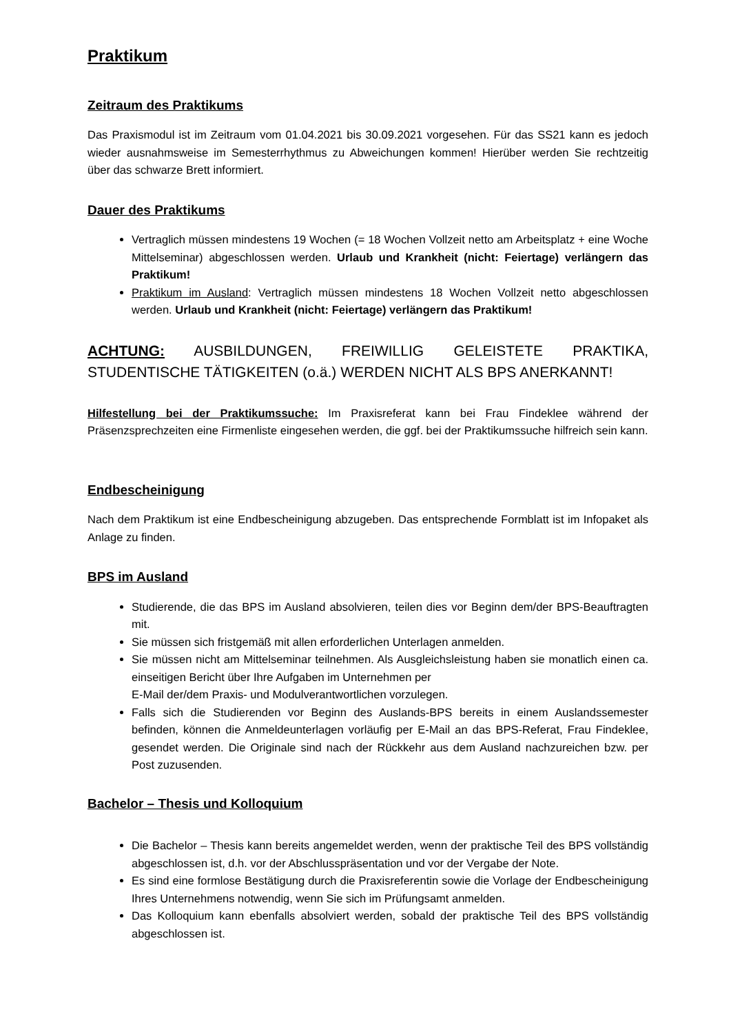Praktikum
Zeitraum des Praktikums
Das Praxismodul ist im Zeitraum vom 01.04.2021 bis 30.09.2021 vorgesehen. Für das SS21 kann es jedoch wieder ausnahmsweise im Semesterrhythmus zu Abweichungen kommen! Hierüber werden Sie rechtzeitig über das schwarze Brett informiert.
Dauer des Praktikums
Vertraglich müssen mindestens 19 Wochen (= 18 Wochen Vollzeit netto am Arbeitsplatz + eine Woche Mittelseminar) abgeschlossen werden. Urlaub und Krankheit (nicht: Feiertage) verlängern das Praktikum!
Praktikum im Ausland: Vertraglich müssen mindestens 18 Wochen Vollzeit netto abgeschlossen werden. Urlaub und Krankheit (nicht: Feiertage) verlängern das Praktikum!
ACHTUNG: AUSBILDUNGEN, FREIWILLIG GELEISTETE PRAKTIKA, STUDENTISCHE TÄTIGKEITEN (o.ä.) WERDEN NICHT ALS BPS ANERKANNT!
Hilfestellung bei der Praktikumssuche: Im Praxisreferat kann bei Frau Findeklee während der Präsenzsprechzeiten eine Firmenliste eingesehen werden, die ggf. bei der Praktikumssuche hilfreich sein kann.
Endbescheinigung
Nach dem Praktikum ist eine Endbescheinigung abzugeben. Das entsprechende Formblatt ist im Infopaket als Anlage zu finden.
BPS im Ausland
Studierende, die das BPS im Ausland absolvieren, teilen dies vor Beginn dem/der BPS-Beauftragten mit.
Sie müssen sich fristgemäß mit allen erforderlichen Unterlagen anmelden.
Sie müssen nicht am Mittelseminar teilnehmen. Als Ausgleichsleistung haben sie monatlich einen ca. einseitigen Bericht über Ihre Aufgaben im Unternehmen per
E-Mail der/dem Praxis- und Modulverantwortlichen vorzulegen.
Falls sich die Studierenden vor Beginn des Auslands-BPS bereits in einem Auslandssemester befinden, können die Anmeldeunterlagen vorläufig per E-Mail an das BPS-Referat, Frau Findeklee, gesendet werden. Die Originale sind nach der Rückkehr aus dem Ausland nachzureichen bzw. per Post zuzusenden.
Bachelor – Thesis und Kolloquium
Die Bachelor – Thesis kann bereits angemeldet werden, wenn der praktische Teil des BPS vollständig abgeschlossen ist, d.h. vor der Abschlusspräsentation und vor der Vergabe der Note.
Es sind eine formlose Bestätigung durch die Praxisreferentin sowie die Vorlage der Endbescheinigung Ihres Unternehmens notwendig, wenn Sie sich im Prüfungsamt anmelden.
Das Kolloquium kann ebenfalls absolviert werden, sobald der praktische Teil des BPS vollständig abgeschlossen ist.